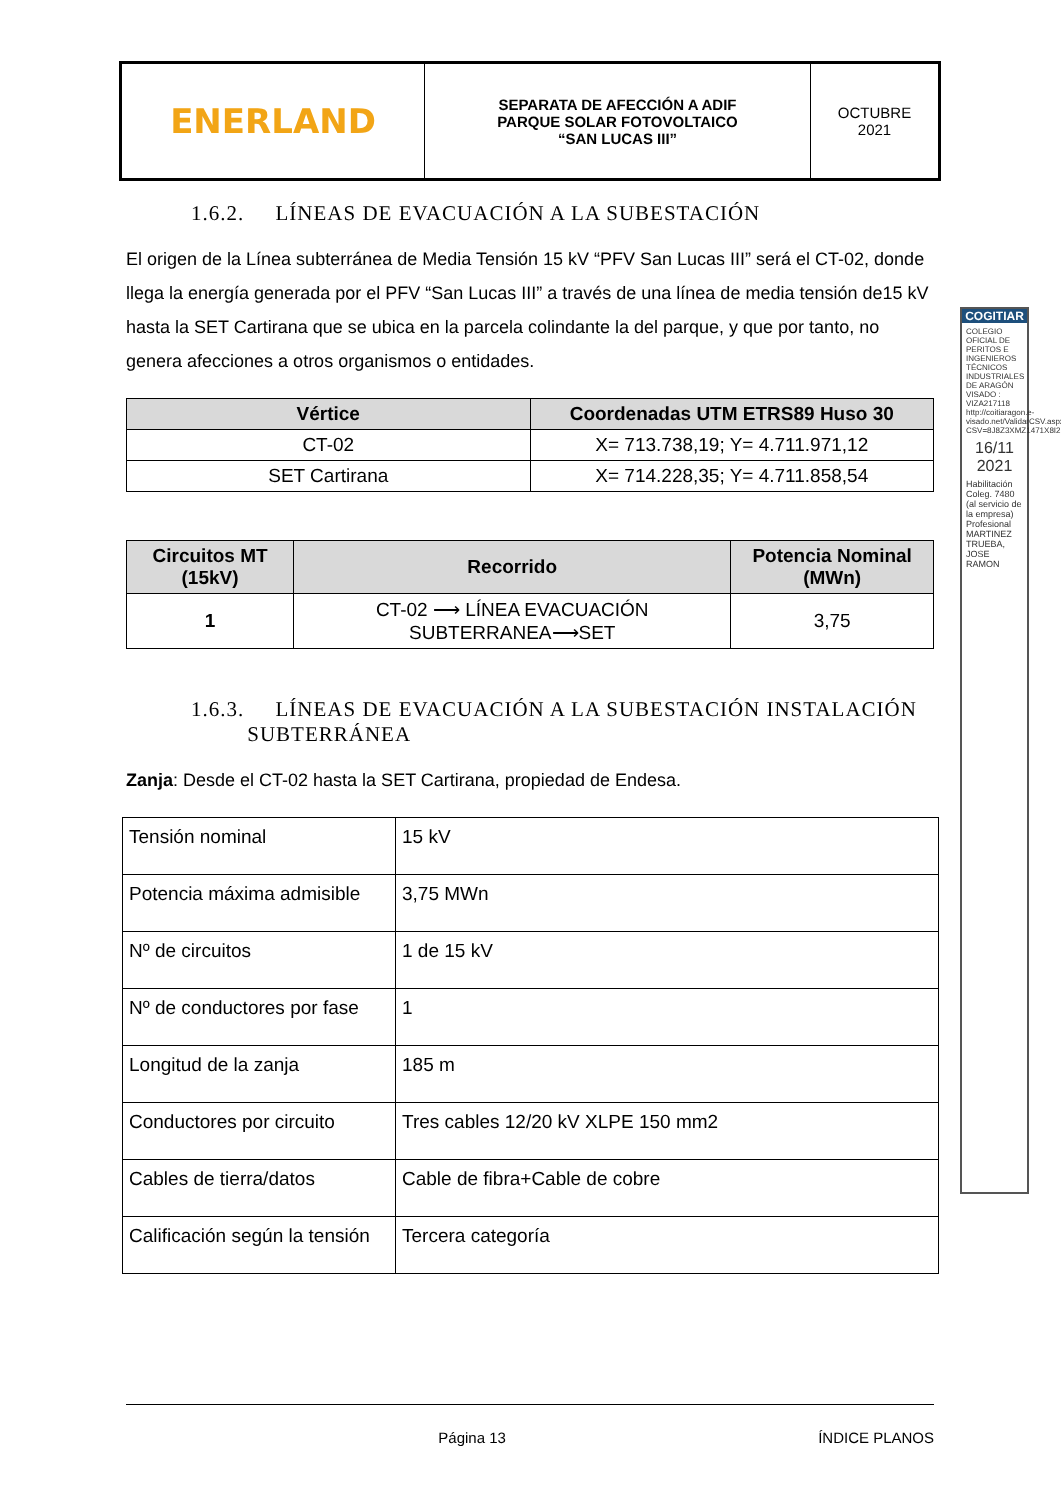| ENERLAND | SEPARATA DE AFECCIÓN A ADIF PARQUE SOLAR FOTOVOLTAICO “SAN LUCAS III” | OCTUBRE 2021 |
1.6.2. LÍNEAS DE EVACUACIÓN A LA SUBESTACIÓN
El origen de la Línea subterránea de Media Tensión 15 kV “PFV San Lucas III” será el CT-02, donde llega la energía generada por el PFV “San Lucas III” a través de una línea de media tensión de15 kV hasta la SET Cartirana que se ubica en la parcela colindante la del parque, y que por tanto, no genera afecciones a otros organismos o entidades.
| Vértice | Coordenadas UTM ETRS89 Huso 30 |
| --- | --- |
| CT-02 | X= 713.738,19; Y= 4.711.971,12 |
| SET Cartirana | X= 714.228,35; Y= 4.711.858,54 |
| Circuitos MT (15kV) | Recorrido | Potencia Nominal (MWn) |
| --- | --- | --- |
| 1 | CT-02 ⟶ LÍNEA EVACUACIÓN SUBTERRANEA⟶SET | 3,75 |
1.6.3. LÍNEAS DE EVACUACIÓN A LA SUBESTACIÓN INSTALACIÓN
SUBTERRÁNEA
Zanja: Desde el CT-02 hasta la SET Cartirana, propiedad de Endesa.
| Tensión nominal | 15 kV |
| Potencia máxima admisible | 3,75 MWn |
| Nº de circuitos | 1 de 15 kV |
| Nº de conductores por fase | 1 |
| Longitud de la zanja | 185 m |
| Conductores por circuito | Tres cables 12/20 kV XLPE 150 mm2 |
| Cables de tierra/datos | Cable de fibra+Cable de cobre |
| Calificación según la tensión | Tercera categoría |
COGITIAR
COLEGIO OFICIAL DE PERITOS E INGENIEROS TÉCNICOS INDUSTRIALES DE ARAGÓN VISADO : VIZA217118 http://coitiaragon.e-visado.net/ValidarCSV.aspx?CSV=8J8Z3XMZ1471X8I2
16/11 2021
Habilitación Coleg. 7480 (al servicio de la empresa) Profesional MARTINEZ TRUEBA, JOSE RAMON
Página 13 ÍNDICE PLANOS